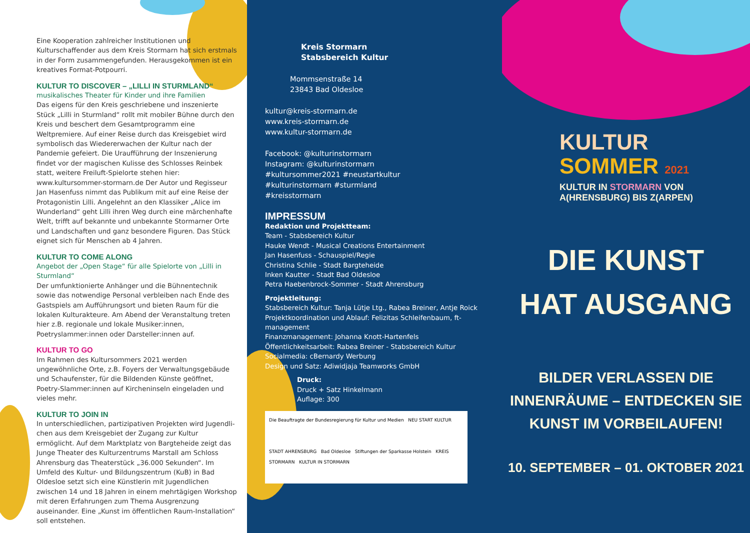Eine Kooperation zahlreicher Institutionen und Kulturschaffender aus dem Kreis Stormarn hat sich erstmals in der Form zusammengefunden. Her­ausgekommen ist ein kreatives Format-Potpourri.
KULTUR TO DISCOVER – „LILLI IN STURMLAND“
musikalisches Theater für Kinder und ihre Familien
Das eigens für den Kreis geschriebene und inszenierte Stück „Lilli in Sturmland“ rollt mit mobiler Bühne durch den Kreis und beschert dem Gesamtprogramm eine Weltpremiere. Auf einer Reise durch das Kreisgebiet wird symbolisch das Wiedererwachen der Kultur nach der Pandemie gefeiert. Die Uraufführung der Inszenierung findet vor der magischen Kulisse des Schlosses Reinbek statt, weitere Freiluft-Spielorte stehen hier: www.kultursommer-stormarn.de Der Autor und Regisseur Jan Hasenfuss nimmt das Publikum mit auf eine Reise der Protagonistin Lilli. Angelehnt an den Klassiker „Alice im Wunderland“ geht Lilli ihren Weg durch eine märchenhafte Welt, trifft auf bekannte und unbekannte Stormarner Orte und Landschaften und ganz besondere Figu­ren. Das Stück eignet sich für Menschen ab 4 Jahren.
KULTUR TO COME ALONG
Angebot der „Open Stage“ für alle Spielorte von „Lilli in Sturmland“
Der umfunktionierte Anhänger und die Bühnentechnik sowie das notwendige Personal verbleiben nach Ende des Gast­spiels am Aufführungsort und bieten Raum für die lokalen Kulturakteure. Am Abend der Veranstaltung treten hier z.B. regionale und lokale Musiker:innen, Poetryslammer:innen oder Darsteller:innen auf.
KULTUR TO GO
Im Rahmen des Kultursommers 2021 werden ungewöhnliche Orte, z.B. Foyers der Verwaltungsgebäude und Schaufenster, für die Bildenden Künste geöffnet, Poetry-Slammer:innen auf Kircheninseln eingeladen und vieles mehr.
KULTUR TO JOIN IN
In unterschiedlichen, partizipativen Projekten wird Jugendli­chen aus dem Kreisgebiet der Zugang zur Kultur ermöglicht. Auf dem Marktplatz von Bargteheide zeigt das Junge Thea­ter des Kulturzentrums Marstall am Schloss Ahrensburg das Theaterstück „36.000 Sekunden“. Im Umfeld des Kul­tur- und Bildungszentrum (KuB) in Bad Oldesloe setzt sich eine Künstlerin mit Jugendlichen zwischen 14 und 18 Jahren in einem mehrtägigen Workshop mit deren Erfahrungen zum Thema Ausgrenzung auseinander. Eine „Kunst im öffentlichen Raum-Installation“ soll entstehen.
Kreis Stormarn
Stabsbereich Kultur
Mommsenstraße 14
23843 Bad Oldesloe
kultur@kreis-stormarn.de
www.kreis-stormarn.de
www.kultur-stormarn.de
Facebook: @kulturinstormarn
Instagram: @kulturinstormarn
#kultursommer2021 #neustartkultur
#kulturinstormarn #sturmland
#kreisstormarn
IMPRESSUM
Redaktion und Projektteam:
Team - Stabsbereich Kultur
Hauke Wendt - Musical Creations Entertainment
Jan Hasenfuss - Schauspiel/Regie
Christina Schlie - Stadt Bargteheide
Inken Kautter - Stadt Bad Oldesloe
Petra Haebenbrock-Sommer - Stadt Ahrensburg
Projektleitung:
Stabsbereich Kultur: Tanja Lütje Ltg., Rabea Breiner, Antje Roick
Projektkoordination und Ablauf: Felizitas Schleifenbaum, ft-management
Finanzmanagement: Johanna Knott-Hartenfels
Öffentlichkeitsarbeit: Rabea Breiner - Stabsbereich Kultur
Socialmedia: cBernardy Werbung
Design und Satz: Adiwidjaja Teamworks GmbH
Druck:
Druck + Satz Hinkelmann
Auflage: 300
Die Beauftragte der Bundesregierung für Kultur und Medien NEU START KULTUR
STADT AHRENSBURG Bad Oldesloe Stiftungen der Sparkasse Holstein KREIS STORMARN KULTUR IN STORMARN
KULTUR
SOMMER 2021
KULTUR IN STORMARN VON
A(HRENSBURG) BIS Z(ARPEN)
DIE KUNST
HAT AUSGANG
BILDER VERLASSEN DIE
INNENRÄUME – ENTDECKEN SIE
KUNST IM VORBEILAUFEN!
10. SEPTEMBER – 01. OKTOBER 2021